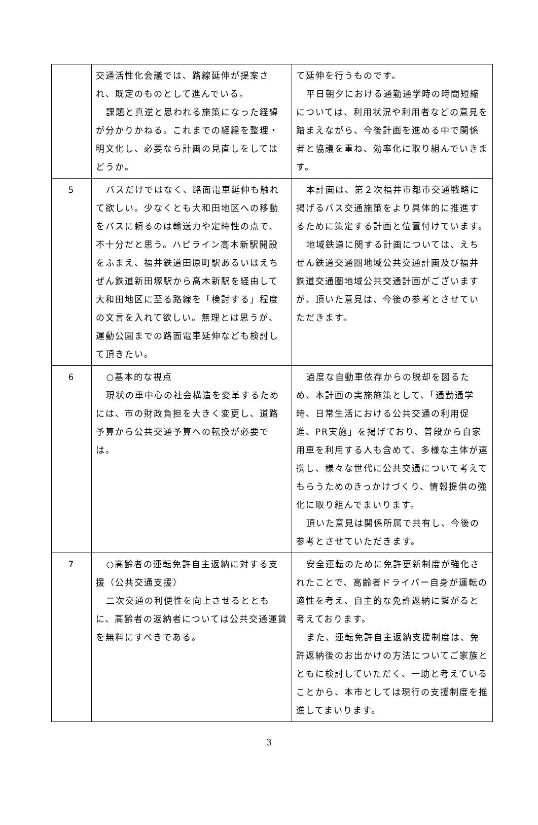| | 交通活性化会議では、路線延伸が提案され、既定のものとして進んでいる。 課題と真逆と思われる施策になった経緯が分かりかねる。これまでの経緯を整理・明文化し、必要なら計画の見直しをしてはどうか。 | て延伸を行うものです。 平日朝夕における通勤通学時の時間短縮については、利用状況や利用者などの意見を踏まえながら、今後計画を進める中で関係者と協議を重ね、効率化に取り組んでいきます。 |
| 5 | バスだけではなく、路面電車延伸も触れて欲しい。少なくとも大和田地区への移動をバスに頼るのは輸送力や定時性の点で、不十分だと思う。ハピライン高木新駅開設をふまえ、福井鉄道田原町駅あるいはえちぜん鉄道新田塚駅から高木新駅を経由して大和田地区に至る路線を「検討する」程度の文言を入れて欲しい。無理とは思うが、運動公園までの路面電車延伸なども検討して頂きたい。 | 本計画は、第２次福井市都市交通戦略に掲げるバス交通施策をより具体的に推進するために策定する計画と位置付けています。 地域鉄道に関する計画については、えちぜん鉄道交通圏地域公共交通計画及び福井鉄道交通圏地域公共交通計画がございますが、頂いた意見は、今後の参考とさせていただきます。 |
| 6 | ○基本的な視点 現状の車中心の社会構造を変革するためには、市の財政負担を大きく変更し、道路予算から公共交通予算への転換が必要では。 | 過度な自動車依存からの脱却を図るため、本計画の実施施策として、「通勤通学時、日常生活における公共交通の利用促進、PR実施」を掲げており、普段から自家用車を利用する人も含めて、多様な主体が連携し、様々な世代に公共交通について考えてもらうためのきっかけづくり、情報提供の強化に取り組んでまいります。 頂いた意見は関係所属で共有し、今後の参考とさせていただきます。 |
| 7 | ○高齢者の運転免許自主返納に対する支援（公共交通支援） 二次交通の利便性を向上させるとともに、高齢者の返納者については公共交通運賃を無料にすべきである。 | 安全運転のために免許更新制度が強化されたことで、高齢者ドライバー自身が運転の適性を考え、自主的な免許返納に繋がると考えております。 また、運転免許自主返納支援制度は、免許返納後のお出かけの方法についてご家族とともに検討していただく、一助と考えていることから、本市としては現行の支援制度を推進してまいります。 |
3